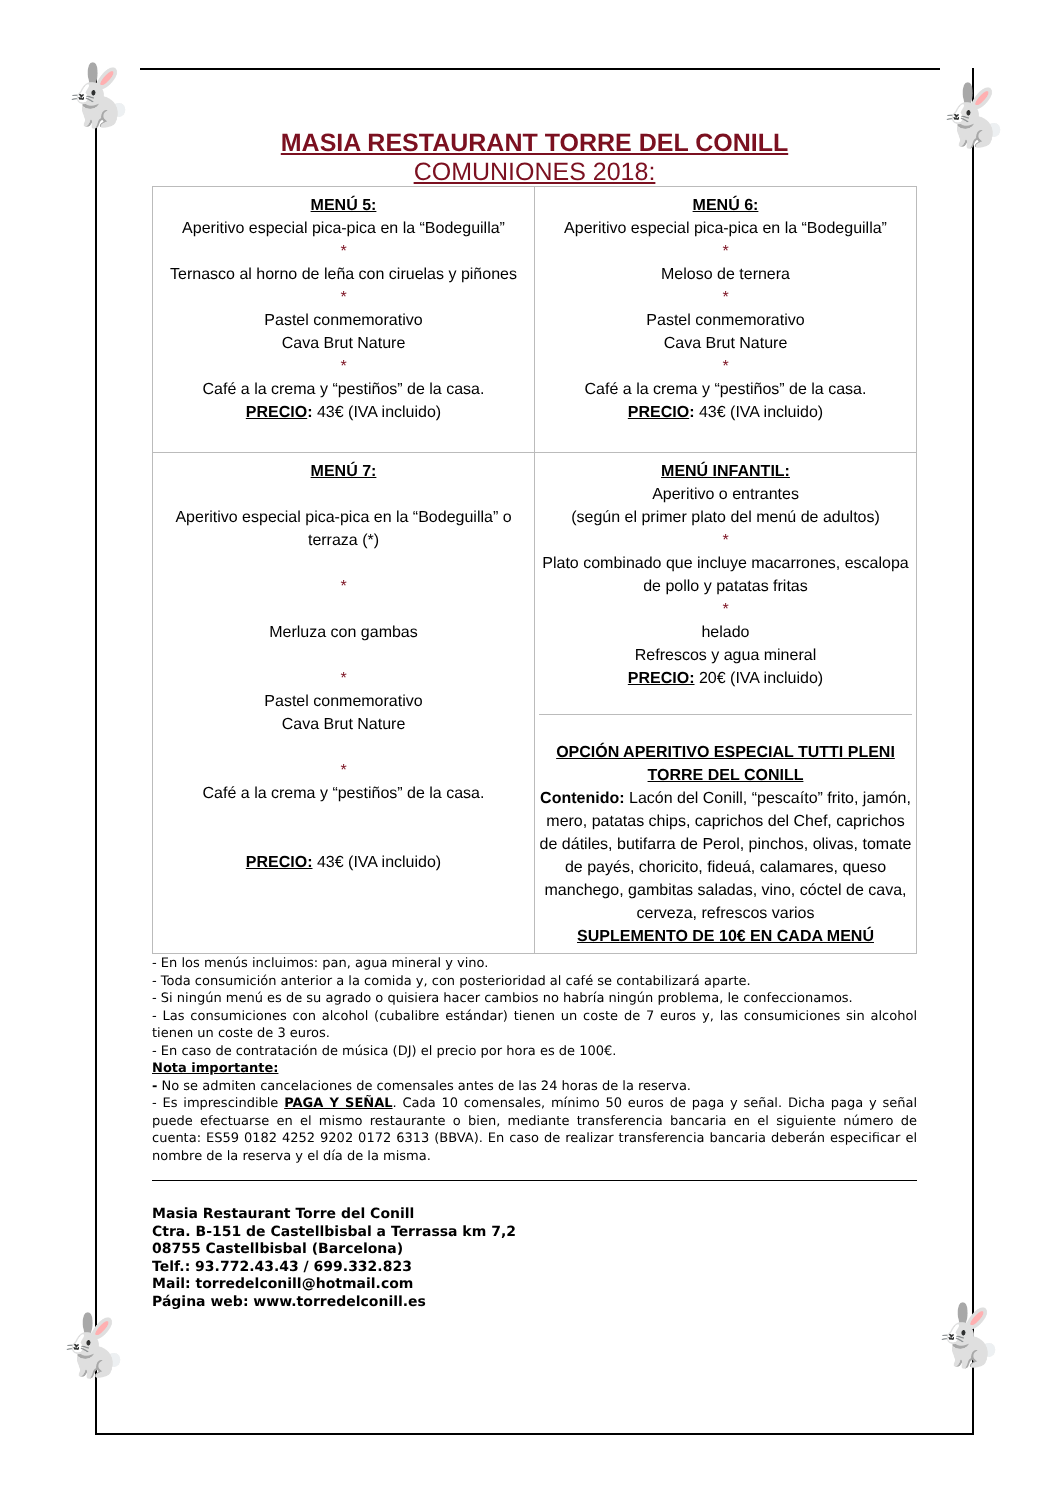🐇 🐇
🐇 🐇
MASIA RESTAURANT TORRE DEL CONILL
COMUNIONES 2018:
| MENÚ 5: Aperitivo especial pica-pica en la “Bodeguilla” * Ternasco al horno de leña con ciruelas y piñones * Pastel conmemorativo Cava Brut Nature * Café a la crema y “pestiños” de la casa. PRECIO : 43€ (IVA incluido) | MENÚ 6: Aperitivo especial pica-pica en la “Bodeguilla” * Meloso de ternera * Pastel conmemorativo Cava Brut Nature * Café a la crema y “pestiños” de la casa. PRECIO : 43€ (IVA incluido) |
| MENÚ 7: Aperitivo especial pica-pica en la “Bodeguilla” o terraza (*) * Merluza con gambas * Pastel conmemorativo Cava Brut Nature * Café a la crema y “pestiños” de la casa. PRECIO: 43€ (IVA incluido) | MENÚ INFANTIL: Aperitivo o entrantes (según el primer plato del menú de adultos) * Plato combinado que incluye macarrones, escalopa de pollo y patatas fritas * helado Refrescos y agua mineral PRECIO: 20€ (IVA incluido) OPCIÓN APERITIVO ESPECIAL TUTTI PLENI TORRE DEL CONILL Contenido: Lacón del Conill, “pescaíto” frito, jamón, mero, patatas chips, caprichos del Chef, caprichos de dátiles, butifarra de Perol, pinchos, olivas, tomate de payés, choricito, fideuá, calamares, queso manchego, gambitas saladas, vino, cóctel de cava, cerveza, refrescos varios SUPLEMENTO DE 10€ EN CADA MENÚ |
- En los menús incluimos: pan, agua mineral y vino.
- Toda consumición anterior a la comida y, con posterioridad al café se contabilizará aparte.
- Si ningún menú es de su agrado o quisiera hacer cambios no habría ningún problema, le confeccionamos.
- Las consumiciones con alcohol (cubalibre estándar) tienen un coste de 7 euros y, las consumiciones sin alcohol tienen un coste de 3 euros.
- En caso de contratación de música (DJ) el precio por hora es de 100€.
Nota importante:
- No se admiten cancelaciones de comensales antes de las 24 horas de la reserva.
- Es imprescindible PAGA Y SEÑAL. Cada 10 comensales, mínimo 50 euros de paga y señal. Dicha paga y señal puede efectuarse en el mismo restaurante o bien, mediante transferencia bancaria en el siguiente número de cuenta: ES59 0182 4252 9202 0172 6313 (BBVA). En caso de realizar transferencia bancaria deberán especificar el nombre de la reserva y el día de la misma.
Masia Restaurant Torre del Conill
Ctra. B-151 de Castellbisbal a Terrassa km 7,2
08755 Castellbisbal (Barcelona)
Telf.: 93.772.43.43 / 699.332.823
Mail: torredelconill@hotmail.com
Página web: www.torredelconill.es